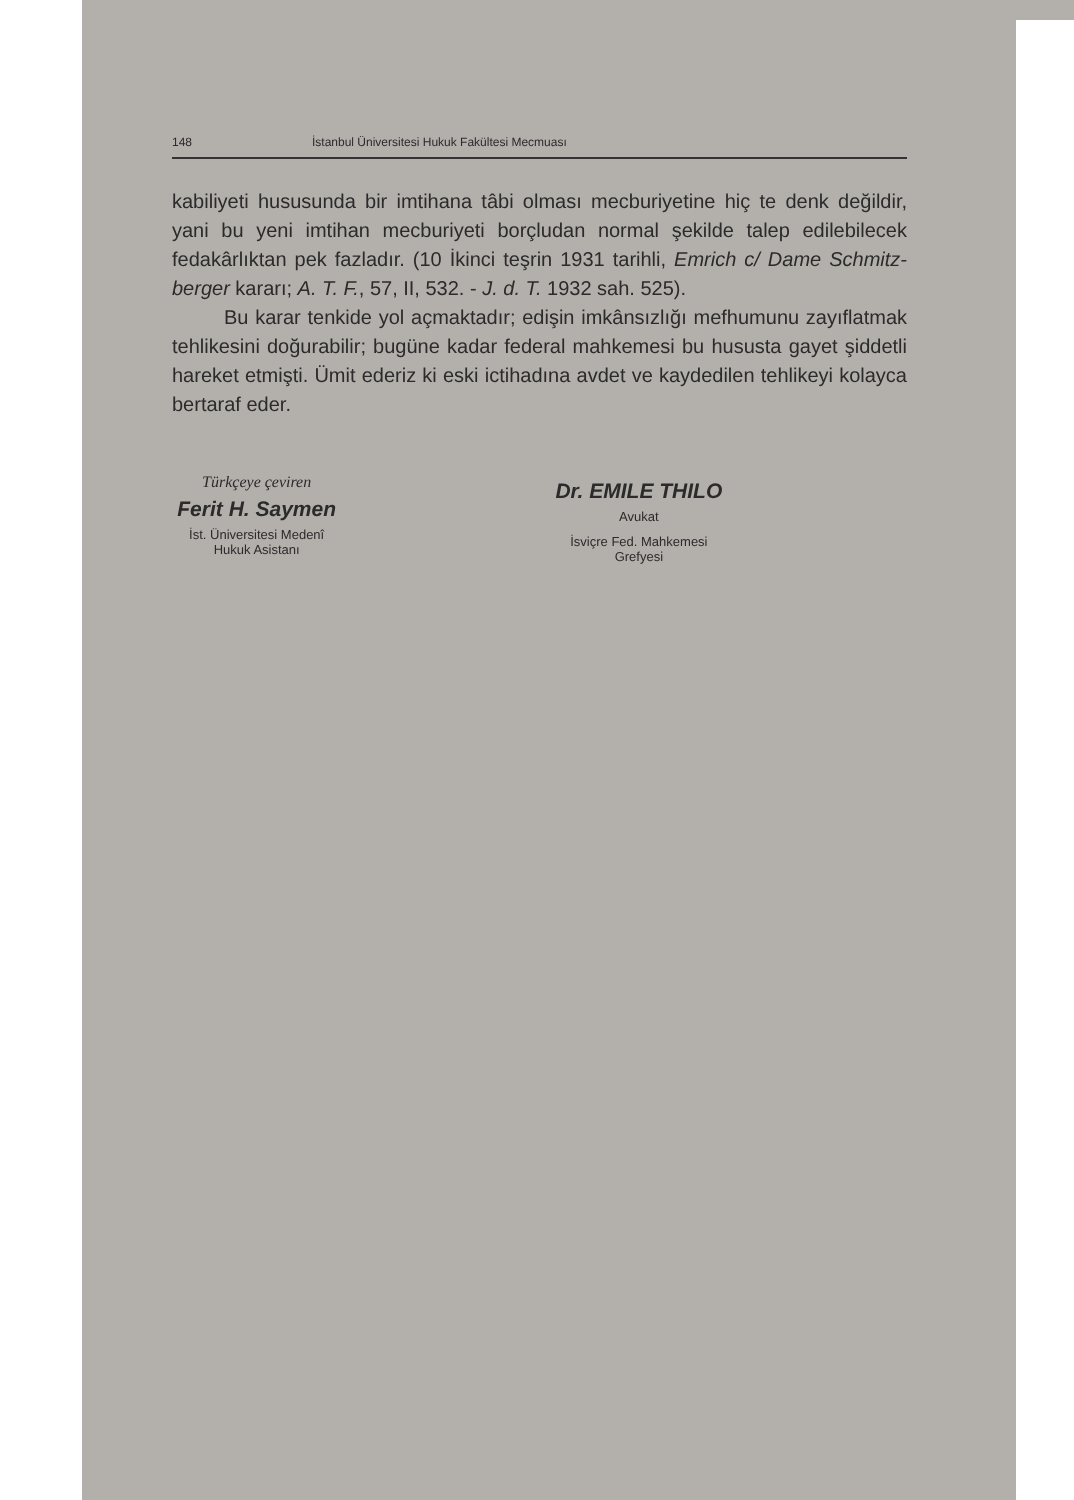148 İstanbul Üniversitesi Hukuk Fakültesi Mecmuası
kabiliyeti hususunda bir imtihana tâbi olması mecburiyetine hiç te denk değildir, yani bu yeni imtihan mecburiyeti borçludan normal şekilde talep edilebilecek fedakârlıktan pek fazladır. (10 İkinci teşrin 1931 tarihli, Emrich c/ Dame Schmitz-berger kararı; A. T. F., 57, II, 532. - J. d. T. 1932 sah. 525).
Bu karar tenkide yol açmaktadır; edişin imkânsızlığı mefhumunu zayıflatmak tehlikesini doğurabilir; bugüne kadar federal mahkemesi bu hususta gayet şiddetli hareket etmişti. Ümit ederiz ki eski ictihadına avdet ve kaydedilen tehlikeyi kolayca bertaraf eder.
Türkçeye çeviren
Ferit H. Saymen
İst. Üniversitesi Medenî Hukuk Asistanı
Dr. EMILE THILO
Avukat
İsviçre Fed. Mahkemesi Grefyesi